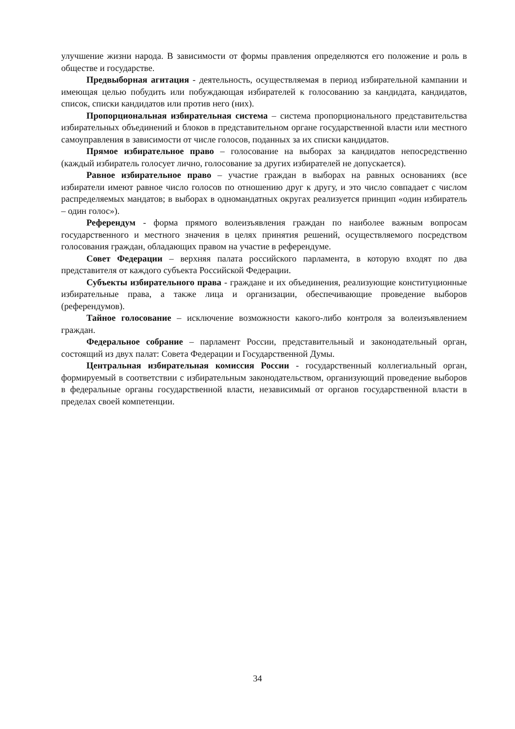улучшение жизни народа. В зависимости от формы правления определяются его положение и роль в обществе и государстве.
Предвыборная агитация - деятельность, осуществляемая в период избирательной кампании и имеющая целью побудить или побуждающая избирателей к голосованию за кандидата, кандидатов, список, списки кандидатов или против него (них).
Пропорциональная избирательная система – система пропорционального представительства избирательных объединений и блоков в представительном органе государственной власти или местного самоуправления в зависимости от числе голосов, поданных за их списки кандидатов.
Прямое избирательное право – голосование на выборах за кандидатов непосредственно (каждый избиратель голосует лично, голосование за других избирателей не допускается).
Равное избирательное право – участие граждан в выборах на равных основаниях (все избиратели имеют равное число голосов по отношению друг к другу, и это число совпадает с числом распределяемых мандатов; в выборах в одномандатных округах реализуется принцип «один избиратель – один голос»).
Референдум - форма прямого волеизъявления граждан по наиболее важным вопросам государственного и местного значения в целях принятия решений, осуществляемого посредством голосования граждан, обладающих правом на участие в референдуме.
Совет Федерации – верхняя палата российского парламента, в которую входят по два представителя от каждого субъекта Российской Федерации.
Субъекты избирательного права - граждане и их объединения, реализующие конституционные избирательные права, а также лица и организации, обеспечивающие проведение выборов (референдумов).
Тайное голосование – исключение возможности какого-либо контроля за волеизъявлением граждан.
Федеральное собрание – парламент России, представительный и законодательный орган, состоящий из двух палат: Совета Федерации и Государственной Думы.
Центральная избирательная комиссия России - государственный коллегиальный орган, формируемый в соответствии с избирательным законодательством, организующий проведение выборов в федеральные органы государственной власти, независимый от органов государственной власти в пределах своей компетенции.
34